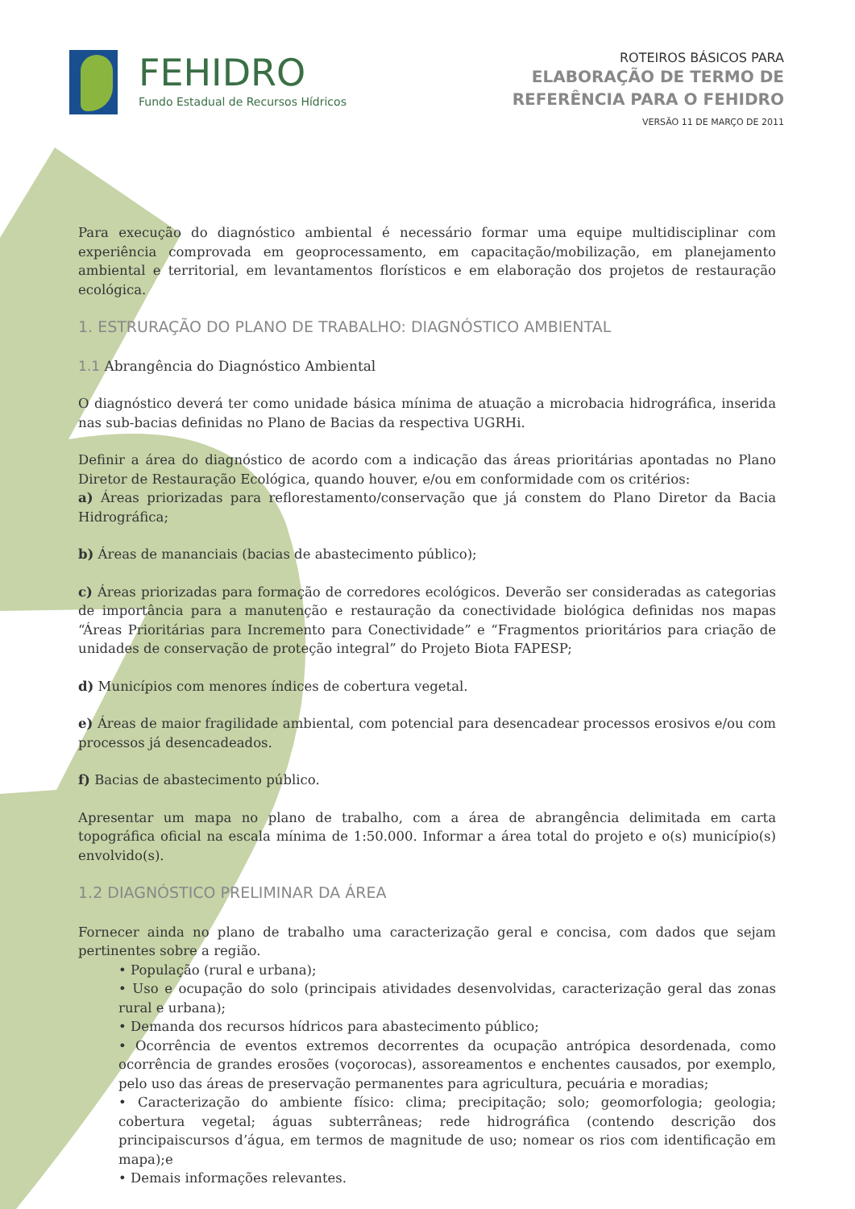FEHIDRO
Fundo Estadual de Recursos Hídricos
ROTEIROS BÁSICOS PARA
ELABORAÇÃO DE TERMO DE
REFERÊNCIA PARA O FEHIDRO
VERSÃO 11 DE MARÇO DE 2011
Para execução do diagnóstico ambiental é necessário formar uma equipe multidisciplinar com experiência comprovada em geoprocessamento, em capacitação/mobilização, em planejamento ambiental e territorial, em levantamentos florísticos e em elaboração dos projetos de restauração ecológica.
1. ESTRURAÇÃO DO PLANO DE TRABALHO: DIAGNÓSTICO AMBIENTAL
1.1 Abrangência do Diagnóstico Ambiental
O diagnóstico deverá ter como unidade básica mínima de atuação a microbacia hidrográfica, inserida nas sub-bacias definidas no Plano de Bacias da respectiva UGRHi.
Definir a área do diagnóstico de acordo com a indicação das áreas prioritárias apontadas no Plano Diretor de Restauração Ecológica, quando houver, e/ou em conformidade com os critérios:
a) Áreas priorizadas para reflorestamento/conservação que já constem do Plano Diretor da Bacia Hidrográfica;
b) Áreas de mananciais (bacias de abastecimento público);
c) Áreas priorizadas para formação de corredores ecológicos. Deverão ser consideradas as categorias de importância para a manutenção e restauração da conectividade biológica definidas nos mapas “Áreas Prioritárias para Incremento para Conectividade” e “Fragmentos prioritários para criação de unidades de conservação de proteção integral” do Projeto Biota FAPESP;
d) Municípios com menores índices de cobertura vegetal.
e) Áreas de maior fragilidade ambiental, com potencial para desencadear processos erosivos e/ou com processos já desencadeados.
f) Bacias de abastecimento público.
Apresentar um mapa no plano de trabalho, com a área de abrangência delimitada em carta topográfica oficial na escala mínima de 1:50.000. Informar a área total do projeto e o(s) município(s) envolvido(s).
1.2 DIAGNÓSTICO PRELIMINAR DA ÁREA
Fornecer ainda no plano de trabalho uma caracterização geral e concisa, com dados que sejam pertinentes sobre a região.
• População (rural e urbana);
• Uso e ocupação do solo (principais atividades desenvolvidas, caracterização geral das zonas rural e urbana);
• Demanda dos recursos hídricos para abastecimento público;
• Ocorrência de eventos extremos decorrentes da ocupação antrópica desordenada, como ocorrência de grandes erosões (voçorocas), assoreamentos e enchentes causados, por exemplo, pelo uso das áreas de preservação permanentes para agricultura, pecuária e moradias;
• Caracterização do ambiente físico: clima; precipitação; solo; geomorfologia; geologia; cobertura vegetal; águas subterrâneas; rede hidrográfica (contendo descrição dos principaiscursos d’água, em termos de magnitude de uso; nomear os rios com identificação em mapa);e
• Demais informações relevantes.